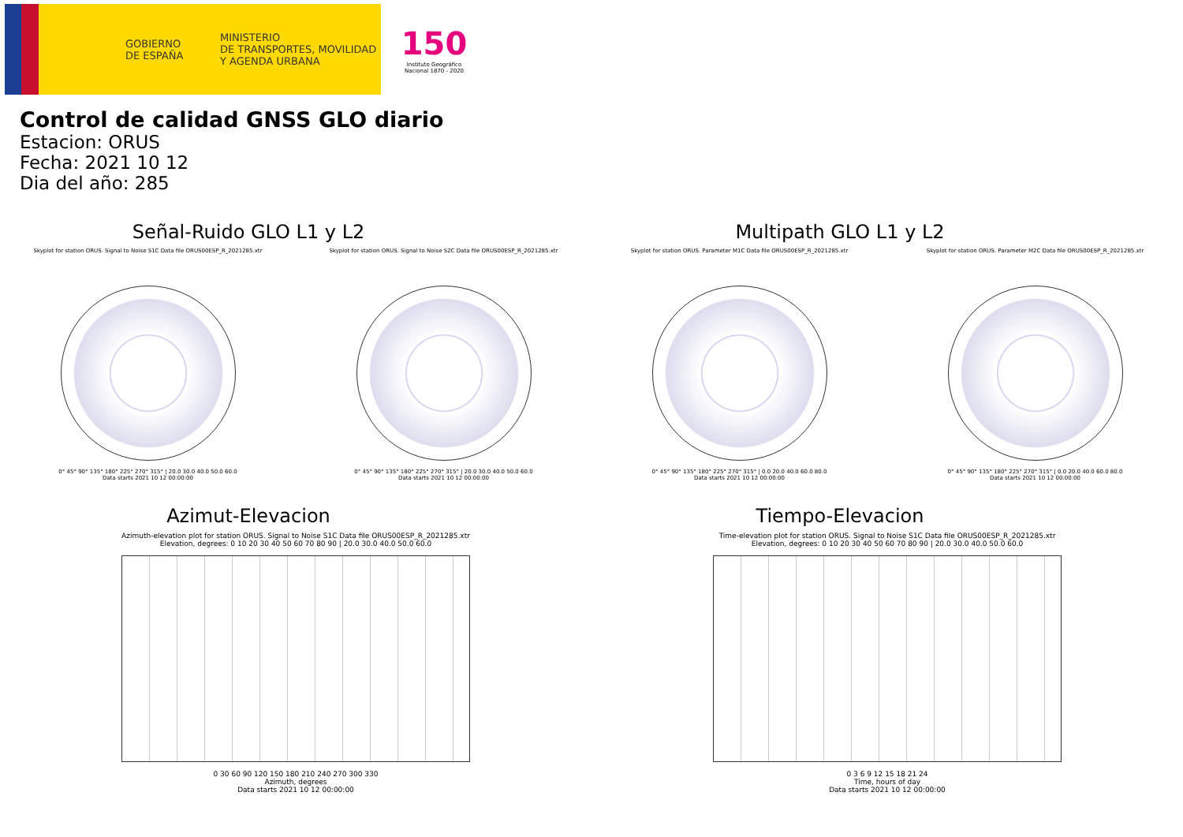GOBIERNO
DE ESPAÑA
MINISTERIO
DE TRANSPORTES, MOVILIDAD
Y AGENDA URBANA
150
Instituto Geográfico
Nacional 1870 - 2020
Control de calidad GNSS GLO diario
Estacion: ORUS
Fecha: 2021 10 12
Dia del año: 285
Señal-Ruido GLO L1 y L2
Skyplot for station ORUS. Signal to Noise S1C Data file ORUS00ESP_R_2021285.xtr
0° 45° 90° 135° 180° 225° 270° 315° | 20.0 30.0 40.0 50.0 60.0
Data starts 2021 10 12 00:00:00
Skyplot for station ORUS. Signal to Noise S2C Data file ORUS00ESP_R_2021285.xtr
0° 45° 90° 135° 180° 225° 270° 315° | 20.0 30.0 40.0 50.0 60.0
Data starts 2021 10 12 00:00:00
Multipath GLO L1 y L2
Skyplot for station ORUS. Parameter M1C Data file ORUS00ESP_R_2021285.xtr
0° 45° 90° 135° 180° 225° 270° 315° | 0.0 20.0 40.0 60.0 80.0
Data starts 2021 10 12 00:00:00
Skyplot for station ORUS. Parameter M2C Data file ORUS00ESP_R_2021285.xtr
0° 45° 90° 135° 180° 225° 270° 315° | 0.0 20.0 40.0 60.0 80.0
Data starts 2021 10 12 00:00:00
Azimut-Elevacion
Azimuth-elevation plot for station ORUS. Signal to Noise S1C Data file ORUS00ESP_R_2021285.xtr
Elevation, degrees: 0 10 20 30 40 50 60 70 80 90 | 20.0 30.0 40.0 50.0 60.0
0 30 60 90 120 150 180 210 240 270 300 330
Azimuth, degrees
Data starts 2021 10 12 00:00:00
Tiempo-Elevacion
Time-elevation plot for station ORUS. Signal to Noise S1C Data file ORUS00ESP_R_2021285.xtr
Elevation, degrees: 0 10 20 30 40 50 60 70 80 90 | 20.0 30.0 40.0 50.0 60.0
0 3 6 9 12 15 18 21 24
Time, hours of day
Data starts 2021 10 12 00:00:00